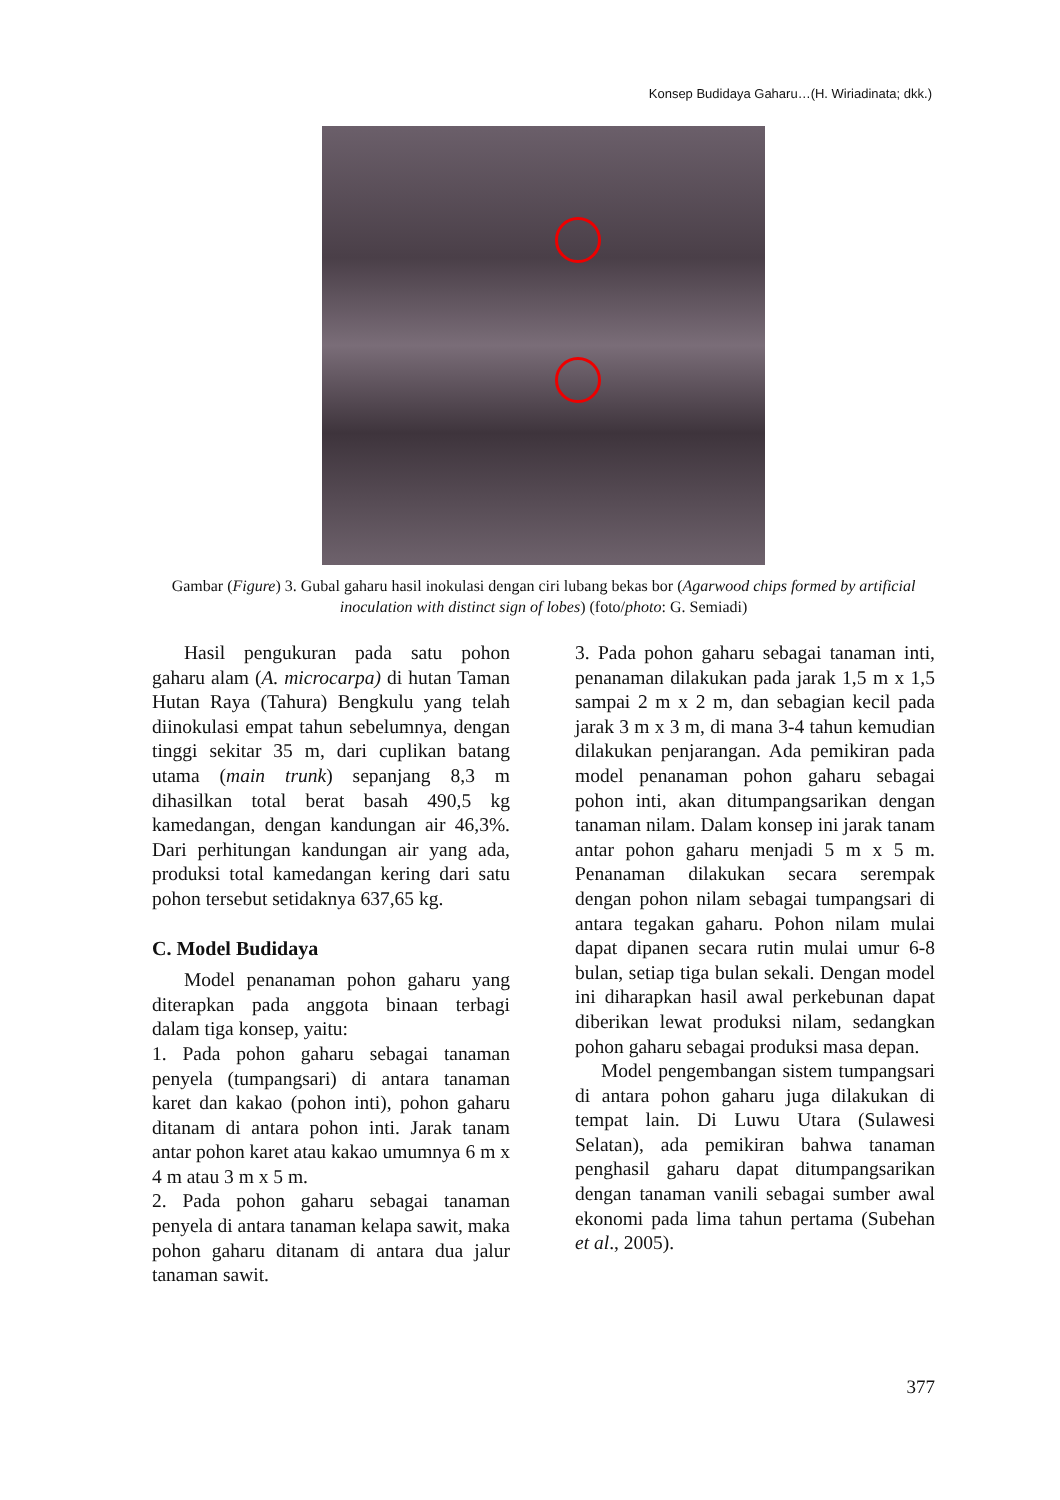Konsep Budidaya Gaharu…(H. Wiriadinata; dkk.)
Gambar (Figure) 3. Gubal gaharu hasil inokulasi dengan ciri lubang bekas bor (Agarwood chips formed by artificial inoculation with distinct sign of lobes) (foto/photo: G. Semiadi)
Hasil pengukuran pada satu pohon gaharu alam (A. microcarpa) di hutan Taman Hutan Raya (Tahura) Bengkulu yang telah diinokulasi empat tahun sebelumnya, dengan tinggi sekitar 35 m, dari cuplikan batang utama (main trunk) sepanjang 8,3 m dihasilkan total berat basah 490,5 kg kamedangan, dengan kandungan air 46,3%. Dari perhitungan kandungan air yang ada, produksi total kamedangan kering dari satu pohon tersebut setidaknya 637,65 kg.
C. Model Budidaya
Model penanaman pohon gaharu yang diterapkan pada anggota binaan terbagi dalam tiga konsep, yaitu:
1. Pada pohon gaharu sebagai tanaman penyela (tumpangsari) di antara tanaman karet dan kakao (pohon inti), pohon gaharu ditanam di antara pohon inti. Jarak tanam antar pohon karet atau kakao umumnya 6 m x 4 m atau 3 m x 5 m.
2. Pada pohon gaharu sebagai tanaman penyela di antara tanaman kelapa sawit, maka pohon gaharu ditanam di antara dua jalur tanaman sawit.
3. Pada pohon gaharu sebagai tanaman inti, penanaman dilakukan pada jarak 1,5 m x 1,5 sampai 2 m x 2 m, dan sebagian kecil pada jarak 3 m x 3 m, di mana 3-4 tahun kemudian dilakukan penjarangan. Ada pemikiran pada model penanaman pohon gaharu sebagai pohon inti, akan ditumpangsarikan dengan tanaman nilam. Dalam konsep ini jarak tanam antar pohon gaharu menjadi 5 m x 5 m. Penanaman dilakukan secara serempak dengan pohon nilam sebagai tumpangsari di antara tegakan gaharu. Pohon nilam mulai dapat dipanen secara rutin mulai umur 6-8 bulan, setiap tiga bulan sekali. Dengan model ini diharapkan hasil awal perkebunan dapat diberikan lewat produksi nilam, sedangkan pohon gaharu sebagai produksi masa depan.
Model pengembangan sistem tumpangsari di antara pohon gaharu juga dilakukan di tempat lain. Di Luwu Utara (Sulawesi Selatan), ada pemikiran bahwa tanaman penghasil gaharu dapat ditumpangsarikan dengan tanaman vanili sebagai sumber awal ekonomi pada lima tahun pertama (Subehan et al., 2005).
377